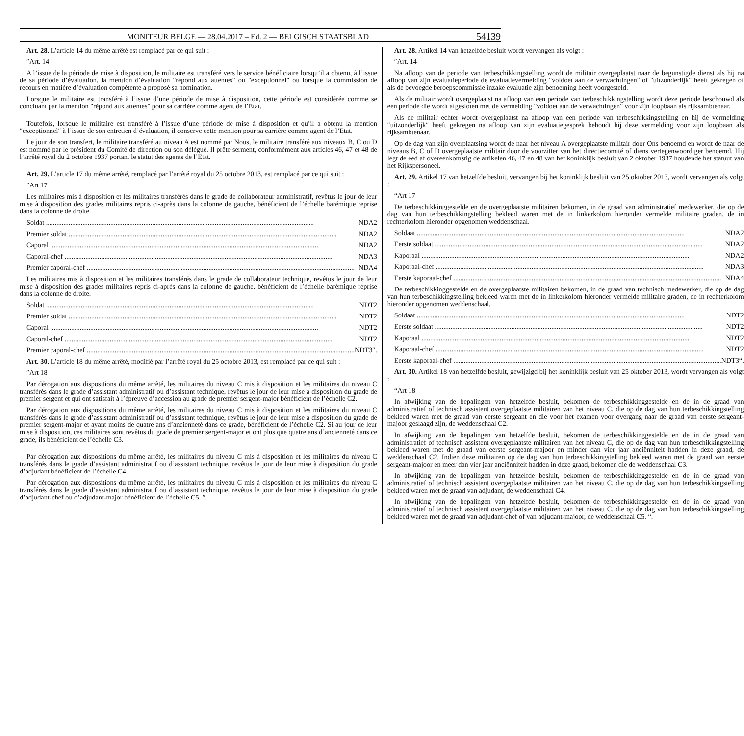MONITEUR BELGE — 28.04.2017 – Ed. 2 — BELGISCH STAATSBLAD 54139
Art. 28. L’article 14 du même arrêté est remplacé par ce qui suit :
″Art. 14
A l’issue de la période de mise à disposition, le militaire est transféré vers le service bénéficiaire lorsqu’il a obtenu, à l’issue de sa période d’évaluation, la mention d’évaluation ″répond aux attentes″ ou ″exceptionnel″ ou lorsque la commission de recours en matière d’évaluation compétente a proposé sa nomination.
Lorsque le militaire est transféré à l’issue d’une période de mise à disposition, cette période est considérée comme se concluant par la mention ″répond aux attentes″ pour sa carrière comme agent de l’Etat.
Toutefois, lorsque le militaire est transféré à l’issue d’une période de mise à disposition et qu’il a obtenu la mention ″exceptionnel″ à l’issue de son entretien d’évaluation, il conserve cette mention pour sa carrière comme agent de l’Etat.
Le jour de son transfert, le militaire transféré au niveau A est nommé par Nous, le militaire transféré aux niveaux B, C ou D est nommé par le président du Comité de direction ou son délégué. Il prête serment, conformément aux articles 46, 47 et 48 de l’arrêté royal du 2 octobre 1937 portant le statut des agents de l’Etat.
Art. 29. L’article 17 du même arrêté, remplacé par l’arrêté royal du 25 octobre 2013, est remplacé par ce qui suit :
″Art 17
Les militaires mis à disposition et les militaires transférés dans le grade de collaborateur administratif, revêtus le jour de leur mise à disposition des grades militaires repris ci-après dans la colonne de gauche, bénéficient de l’échelle barémique reprise dans la colonne de droite.
Soldat NDA2
Premier soldat NDA2
Caporal NDA2
Caporal-chef NDA3
Premier caporal-chef NDA4
Les militaires mis à disposition et les militaires transférés dans le grade de collaborateur technique, revêtus le jour de leur mise à disposition des grades militaires repris ci-après dans la colonne de gauche, bénéficient de l’échelle barémique reprise dans la colonne de droite.
Soldat NDT2
Premier soldat NDT2
Caporal NDT2
Caporal-chef NDT2
Premier caporal-chef NDT3″.
Art. 30. L’article 18 du même arrêté, modifié par l’arrêté royal du 25 octobre 2013, est remplacé par ce qui suit :
″Art 18
Par dérogation aux dispositions du même arrêté, les militaires du niveau C mis à disposition et les militaires du niveau C transférés dans le grade d’assistant administratif ou d’assistant technique, revêtus le jour de leur mise à disposition du grade de premier sergent et qui ont satisfait à l’épreuve d’accession au grade de premier sergent-major bénéficient de l’échelle C2.
Par dérogation aux dispositions du même arrêté, les militaires du niveau C mis à disposition et les militaires du niveau C transférés dans le grade d’assistant administratif ou d’assistant technique, revêtus le jour de leur mise à disposition du grade de premier sergent-major et ayant moins de quatre ans d’ancienneté dans ce grade, bénéficient de l’échelle C2. Si au jour de leur mise à disposition, ces militaires sont revêtus du grade de premier sergent-major et ont plus que quatre ans d’ancienneté dans ce grade, ils bénéficient de l’échelle C3.
Par dérogation aux dispositions du même arrêté, les militaires du niveau C mis à disposition et les militaires du niveau C transférés dans le grade d’assistant administratif ou d’assistant technique, revêtus le jour de leur mise à disposition du grade d’adjudant bénéficient de l’échelle C4.
Par dérogation aux dispositions du même arrêté, les militaires du niveau C mis à disposition et les militaires du niveau C transférés dans le grade d’assistant administratif ou d’assistant technique, revêtus le jour de leur mise à disposition du grade d’adjudant-chef ou d’adjudant-major bénéficient de l’échelle C5. ″.
Art. 28. Artikel 14 van hetzelfde besluit wordt vervangen als volgt :
″Art. 14
Na afloop van de periode van terbeschikkingstelling wordt de militair overgeplaatst naar de begunstigde dienst als hij na afloop van zijn evaluatieperiode de evaluatievermelding ″voldoet aan de verwachtingen″ of ″uitzonderlijk″ heeft gekregen of als de bevoegde beroepscommissie inzake evaluatie zijn benoeming heeft voorgesteld.
Als de militair wordt overgeplaatst na afloop van een periode van terbeschikkingstelling wordt deze periode beschouwd als een periode die wordt afgesloten met de vermelding ″voldoet aan de verwachtingen″ voor zijn loopbaan als rijksambtenaar.
Als de militair echter wordt overgeplaatst na afloop van een periode van terbeschikkingstelling en hij de vermelding ″uitzonderlijk″ heeft gekregen na afloop van zijn evaluatiegesprek behoudt hij deze vermelding voor zijn loopbaan als rijksambtenaar.
Op de dag van zijn overplaatsing wordt de naar het niveau A overgeplaatste militair door Ons benoemd en wordt de naar de niveaus B, C of D overgeplaatste militair door de voorzitter van het directiecomité of diens vertegenwoordiger benoemd. Hij legt de eed af overeenkomstig de artikelen 46, 47 en 48 van het koninklijk besluit van 2 oktober 1937 houdende het statuut van het Rijkspersoneel.
Art. 29. Artikel 17 van hetzelfde besluit, vervangen bij het koninklijk besluit van 25 oktober 2013, wordt vervangen als volgt :
“Art 17
De terbeschikkinggestelde en de overgeplaatste militairen bekomen, in de graad van administratief medewerker, die op de dag van hun terbeschikkingstelling bekleed waren met de in linkerkolom hieronder vermelde militaire graden, de in rechterkolom hieronder opgenomen weddenschaal.
Soldaat NDA2
Eerste soldaat NDA2
Kaporaal NDA2
Kaporaal-chef NDA3
Eerste kaporaal-chef NDA4
De terbeschikkinggestelde en de overgeplaatste militairen bekomen, in de graad van technisch medewerker, die op de dag van hun terbeschikkingstelling bekleed waren met de in linkerkolom hieronder vermelde militaire graden, de in rechterkolom hieronder opgenomen weddenschaal.
Soldaat NDT2
Eerste soldaat NDT2
Kaporaal NDT2
Kaporaal-chef NDT2
Eerste kaporaal-chef NDT3“.
Art. 30. Artikel 18 van hetzelfde besluit, gewijzigd bij het koninklijk besluit van 25 oktober 2013, wordt vervangen als volgt :
“Art 18
In afwijking van de bepalingen van hetzelfde besluit, bekomen de terbeschikkinggestelde en de in de graad van administratief of technisch assistent overgeplaatste militairen van het niveau C, die op de dag van hun terbeschikkingstelling bekleed waren met de graad van eerste sergeant en die voor het examen voor overgang naar de graad van eerste sergeant-majoor geslaagd zijn, de weddenschaal C2.
In afwijking van de bepalingen van hetzelfde besluit, bekomen de terbeschikkinggestelde en de in de graad van administratief of technisch assistent overgeplaatste militairen van het niveau C, die op de dag van hun terbeschikkingstelling bekleed waren met de graad van eerste sergeant-majoor en minder dan vier jaar anciënniteit hadden in deze graad, de weddenschaal C2. Indien deze militairen op de dag van hun terbeschikkingstelling bekleed waren met de graad van eerste sergeant-majoor en meer dan vier jaar anciënniteit hadden in deze graad, bekomen die de weddenschaal C3.
In afwijking van de bepalingen van hetzelfde besluit, bekomen de terbeschikkinggestelde en de in de graad van administratief of technisch assistent overgeplaatste militairen van het niveau C, die op de dag van hun terbeschikkingstelling bekleed waren met de graad van adjudant, de weddenschaal C4.
In afwijking van de bepalingen van hetzelfde besluit, bekomen de terbeschikkinggestelde en de in de graad van administratief of technisch assistent overgeplaatste militairen van het niveau C, die op de dag van hun terbeschikkingstelling bekleed waren met de graad van adjudant-chef of van adjudant-majoor, de weddenschaal C5. “.